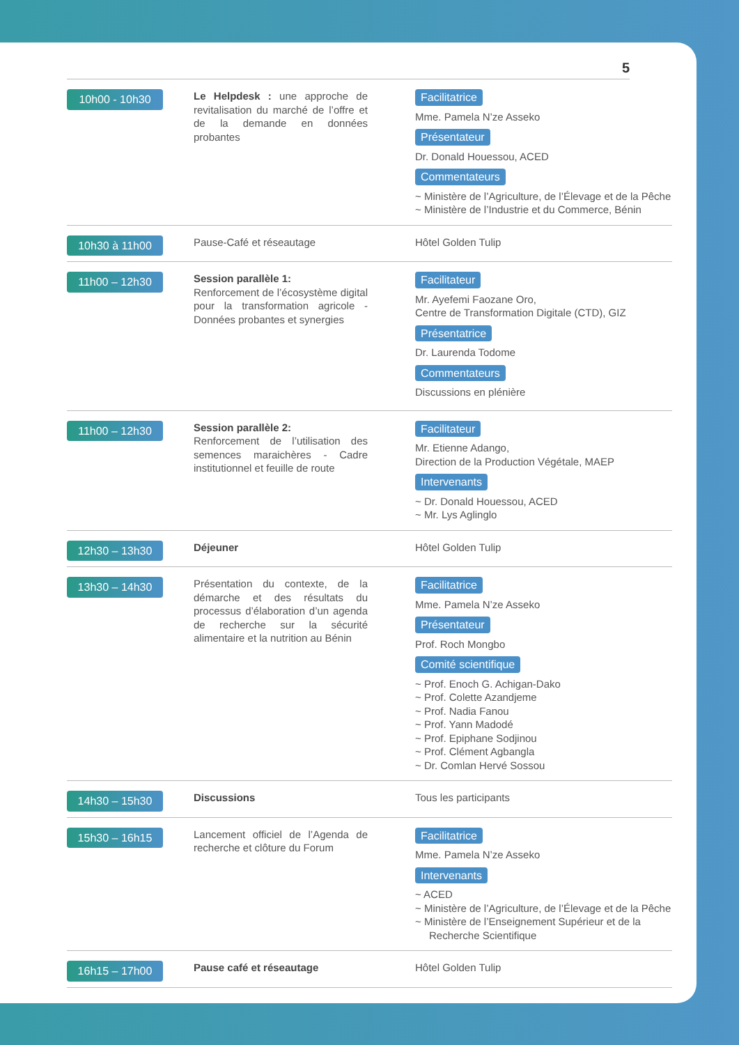5
| 10h00 - 10h30 | Le Helpdesk : une approche de revitalisation du marché de l’offre et de la demande en données probantes | Facilitatrice Mme. Pamela N’ze Asseko Présentateur Dr. Donald Houessou, ACED Commentateurs ~ Ministère de l’Agriculture, de l’Élevage et de la Pêche ~ Ministère de l’Industrie et du Commerce, Bénin |
| 10h30 à 11h00 | Pause-Café et réseautage | Hôtel Golden Tulip |
| 11h00 – 12h30 | Session parallèle 1: Renforcement de l’écosystème digital pour la transformation agricole - Données probantes et synergies | Facilitateur Mr. Ayefemi Faozane Oro, Centre de Transformation Digitale (CTD), GIZ Présentatrice Dr. Laurenda Todome Commentateurs Discussions en plénière |
| 11h00 – 12h30 | Session parallèle 2: Renforcement de l’utilisation des semences maraichères - Cadre institutionnel et feuille de route | Facilitateur Mr. Etienne Adango, Direction de la Production Végétale, MAEP Intervenants ~ Dr. Donald Houessou, ACED ~ Mr. Lys Aglinglo |
| 12h30 – 13h30 | Déjeuner | Hôtel Golden Tulip |
| 13h30 – 14h30 | Présentation du contexte, de la démarche et des résultats du processus d’élaboration d’un agenda de recherche sur la sécurité alimentaire et la nutrition au Bénin | Facilitatrice Mme. Pamela N’ze Asseko Présentateur Prof. Roch Mongbo Comité scientifique ~ Prof. Enoch G. Achigan-Dako ~ Prof. Colette Azandjeme ~ Prof. Nadia Fanou ~ Prof. Yann Madodé ~ Prof. Epiphane Sodjinou ~ Prof. Clément Agbangla ~ Dr. Comlan Hervé Sossou |
| 14h30 – 15h30 | Discussions | Tous les participants |
| 15h30 – 16h15 | Lancement officiel de l’Agenda de recherche et clôture du Forum | Facilitatrice Mme. Pamela N’ze Asseko Intervenants ~ ACED ~ Ministère de l’Agriculture, de l’Élevage et de la Pêche ~ Ministère de l’Enseignement Supérieur et de la Recherche Scientifique |
| 16h15 – 17h00 | Pause café et réseautage | Hôtel Golden Tulip |